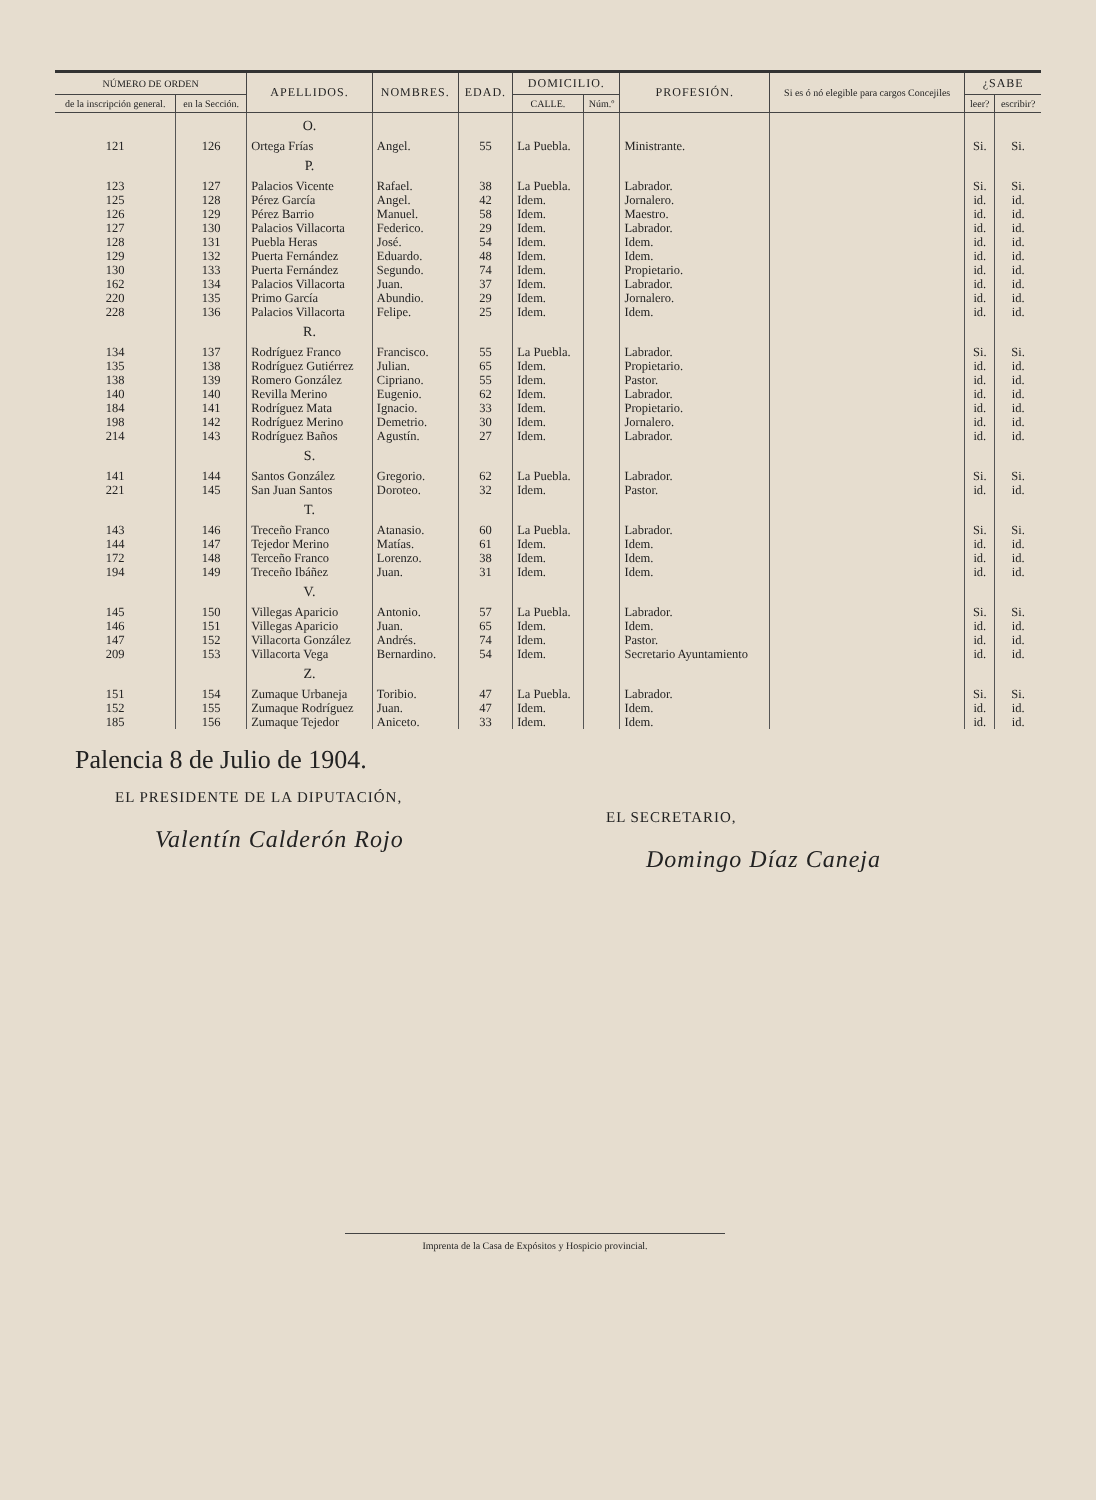| NÚMERO DE ORDEN | | APELLIDOS. | NOMBRES. | EDAD. | DOMICILIO. | | PROFESIÓN. | Si es ó nó elegible para cargos Concejiles | ¿SABE | |
| --- | --- | --- | --- | --- | --- | --- | --- | --- | --- | --- |
| de la inscripción general. | en la Sección. | | | | CALLE. | Núm.º | | | leer? | escribir? |
| | | O. | | | | | | | | |
| 121 | 126 | Ortega Frías | Angel. | 55 | La Puebla. | | Ministrante. | | Si. | Si. |
| | | P. | | | | | | | | |
| 123 | 127 | Palacios Vicente | Rafael. | 38 | La Puebla. | | Labrador. | | Si. | Si. |
| 125 | 128 | Pérez García | Angel. | 42 | Idem. | | Jornalero. | | id. | id. |
| 126 | 129 | Pérez Barrio | Manuel. | 58 | Idem. | | Maestro. | | id. | id. |
| 127 | 130 | Palacios Villacorta | Federico. | 29 | Idem. | | Labrador. | | id. | id. |
| 128 | 131 | Puebla Heras | José. | 54 | Idem. | | Idem. | | id. | id. |
| 129 | 132 | Puerta Fernández | Eduardo. | 48 | Idem. | | Idem. | | id. | id. |
| 130 | 133 | Puerta Fernández | Segundo. | 74 | Idem. | | Propietario. | | id. | id. |
| 162 | 134 | Palacios Villacorta | Juan. | 37 | Idem. | | Labrador. | | id. | id. |
| 220 | 135 | Primo García | Abundio. | 29 | Idem. | | Jornalero. | | id. | id. |
| 228 | 136 | Palacios Villacorta | Felipe. | 25 | Idem. | | Idem. | | id. | id. |
| | | R. | | | | | | | | |
| 134 | 137 | Rodríguez Franco | Francisco. | 55 | La Puebla. | | Labrador. | | Si. | Si. |
| 135 | 138 | Rodríguez Gutiérrez | Julian. | 65 | Idem. | | Propietario. | | id. | id. |
| 138 | 139 | Romero González | Cipriano. | 55 | Idem. | | Pastor. | | id. | id. |
| 140 | 140 | Revilla Merino | Eugenio. | 62 | Idem. | | Labrador. | | id. | id. |
| 184 | 141 | Rodríguez Mata | Ignacio. | 33 | Idem. | | Propietario. | | id. | id. |
| 198 | 142 | Rodríguez Merino | Demetrio. | 30 | Idem. | | Jornalero. | | id. | id. |
| 214 | 143 | Rodríguez Baños | Agustín. | 27 | Idem. | | Labrador. | | id. | id. |
| | | S. | | | | | | | | |
| 141 | 144 | Santos González | Gregorio. | 62 | La Puebla. | | Labrador. | | Si. | Si. |
| 221 | 145 | San Juan Santos | Doroteo. | 32 | Idem. | | Pastor. | | id. | id. |
| | | T. | | | | | | | | |
| 143 | 146 | Treceño Franco | Atanasio. | 60 | La Puebla. | | Labrador. | | Si. | Si. |
| 144 | 147 | Tejedor Merino | Matías. | 61 | Idem. | | Idem. | | id. | id. |
| 172 | 148 | Terceño Franco | Lorenzo. | 38 | Idem. | | Idem. | | id. | id. |
| 194 | 149 | Treceño Ibáñez | Juan. | 31 | Idem. | | Idem. | | id. | id. |
| | | V. | | | | | | | | |
| 145 | 150 | Villegas Aparicio | Antonio. | 57 | La Puebla. | | Labrador. | | Si. | Si. |
| 146 | 151 | Villegas Aparicio | Juan. | 65 | Idem. | | Idem. | | id. | id. |
| 147 | 152 | Villacorta González | Andrés. | 74 | Idem. | | Pastor. | | id. | id. |
| 209 | 153 | Villacorta Vega | Bernardino. | 54 | Idem. | | Secretario Ayuntamiento | | id. | id. |
| | | Z. | | | | | | | | |
| 151 | 154 | Zumaque Urbaneja | Toribio. | 47 | La Puebla. | | Labrador. | | Si. | Si. |
| 152 | 155 | Zumaque Rodríguez | Juan. | 47 | Idem. | | Idem. | | id. | id. |
| 185 | 156 | Zumaque Tejedor | Aniceto. | 33 | Idem. | | Idem. | | id. | id. |
Palencia 8 de Julio de 1904.
EL PRESIDENTE DE LA DIPUTACIÓN,
Valentín Calderón Rojo
EL SECRETARIO,
Domingo Díaz Caneja
Imprenta de la Casa de Expósitos y Hospicio provincial.